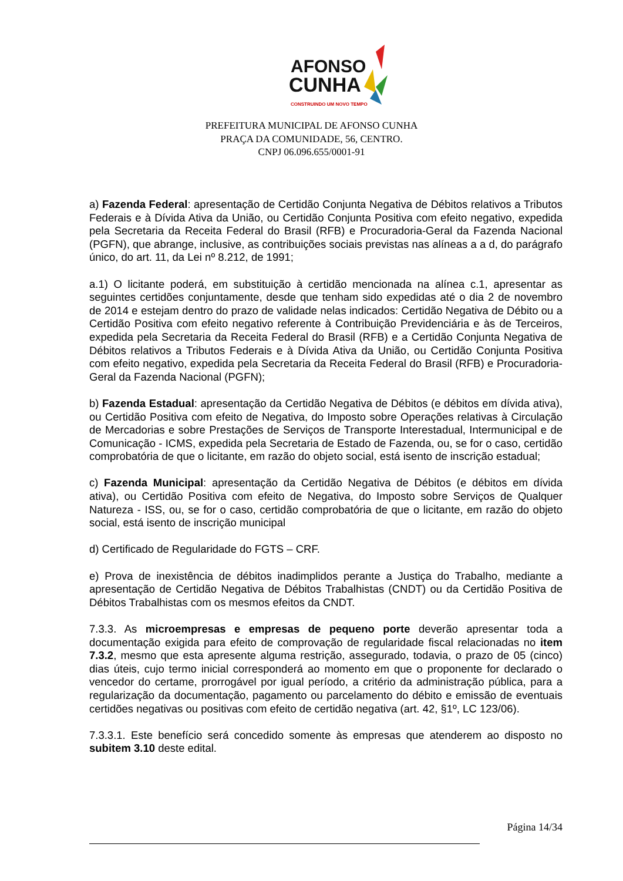AFONSO
CUNHA
CONSTRUINDO UM NOVO TEMPO
PREFEITURA MUNICIPAL DE AFONSO CUNHA
PRAÇA DA COMUNIDADE, 56, CENTRO.
CNPJ 06.096.655/0001-91
a) Fazenda Federal: apresentação de Certidão Conjunta Negativa de Débitos relativos a Tributos Federais e à Dívida Ativa da União, ou Certidão Conjunta Positiva com efeito negativo, expedida pela Secretaria da Receita Federal do Brasil (RFB) e Procuradoria-Geral da Fazenda Nacional (PGFN), que abrange, inclusive, as contribuições sociais previstas nas alíneas a a d, do parágrafo único, do art. 11, da Lei nº 8.212, de 1991;
a.1) O licitante poderá, em substituição à certidão mencionada na alínea c.1, apresentar as seguintes certidões conjuntamente, desde que tenham sido expedidas até o dia 2 de novembro de 2014 e estejam dentro do prazo de validade nelas indicados: Certidão Negativa de Débito ou a Certidão Positiva com efeito negativo referente à Contribuição Previdenciária e às de Terceiros, expedida pela Secretaria da Receita Federal do Brasil (RFB) e a Certidão Conjunta Negativa de Débitos relativos a Tributos Federais e à Dívida Ativa da União, ou Certidão Conjunta Positiva com efeito negativo, expedida pela Secretaria da Receita Federal do Brasil (RFB) e Procuradoria-Geral da Fazenda Nacional (PGFN);
b) Fazenda Estadual: apresentação da Certidão Negativa de Débitos (e débitos em dívida ativa), ou Certidão Positiva com efeito de Negativa, do Imposto sobre Operações relativas à Circulação de Mercadorias e sobre Prestações de Serviços de Transporte Interestadual, Intermunicipal e de Comunicação - ICMS, expedida pela Secretaria de Estado de Fazenda, ou, se for o caso, certidão comprobatória de que o licitante, em razão do objeto social, está isento de inscrição estadual;
c) Fazenda Municipal: apresentação da Certidão Negativa de Débitos (e débitos em dívida ativa), ou Certidão Positiva com efeito de Negativa, do Imposto sobre Serviços de Qualquer Natureza - ISS, ou, se for o caso, certidão comprobatória de que o licitante, em razão do objeto social, está isento de inscrição municipal
d) Certificado de Regularidade do FGTS – CRF.
e) Prova de inexistência de débitos inadimplidos perante a Justiça do Trabalho, mediante a apresentação de Certidão Negativa de Débitos Trabalhistas (CNDT) ou da Certidão Positiva de Débitos Trabalhistas com os mesmos efeitos da CNDT.
7.3.3. As microempresas e empresas de pequeno porte deverão apresentar toda a documentação exigida para efeito de comprovação de regularidade fiscal relacionadas no item 7.3.2, mesmo que esta apresente alguma restrição, assegurado, todavia, o prazo de 05 (cinco) dias úteis, cujo termo inicial corresponderá ao momento em que o proponente for declarado o vencedor do certame, prorrogável por igual período, a critério da administração pública, para a regularização da documentação, pagamento ou parcelamento do débito e emissão de eventuais certidões negativas ou positivas com efeito de certidão negativa (art. 42, §1º, LC 123/06).
7.3.3.1. Este benefício será concedido somente às empresas que atenderem ao disposto no subitem 3.10 deste edital.
Página 14/34